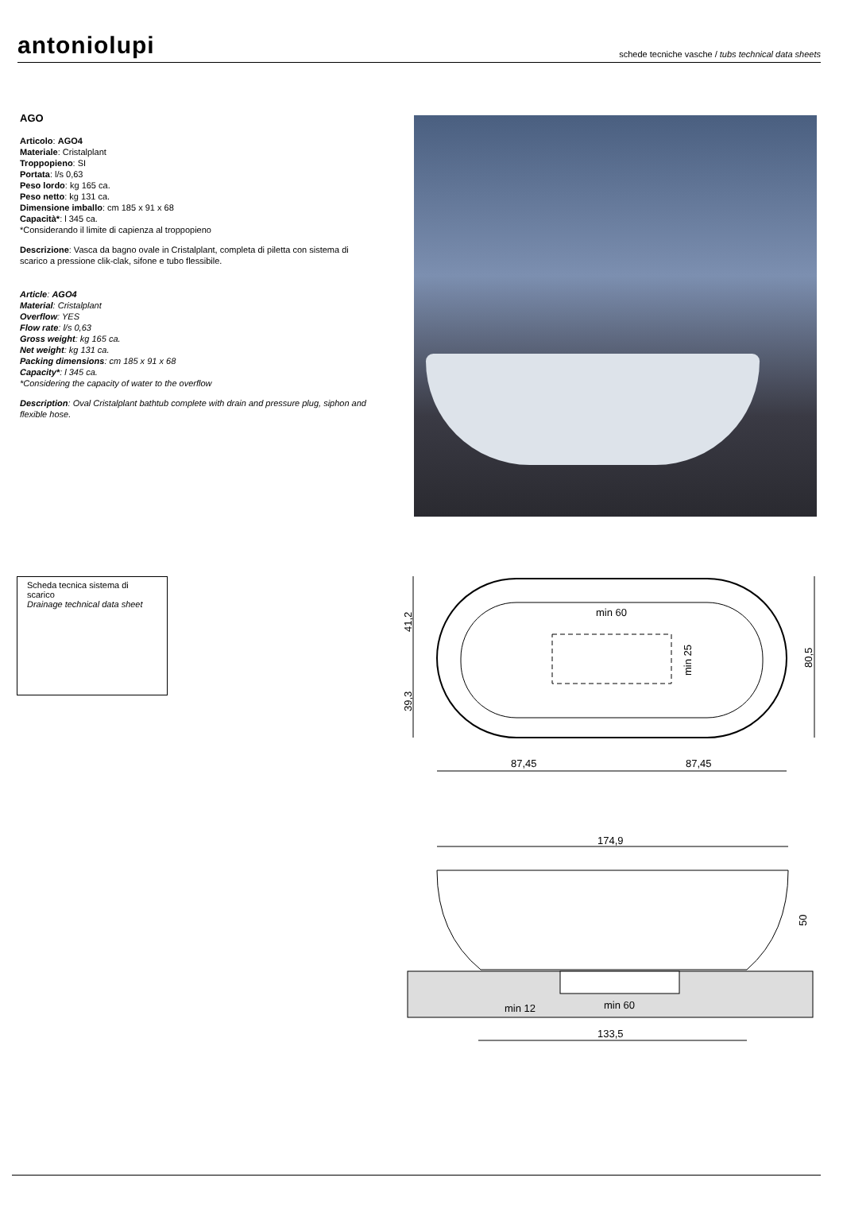antoniolupi schede tecniche vasche / tubs technical data sheets
AGO
Articolo: AGO4
Materiale: Cristalplant
Troppopieno: SI
Portata: l/s 0,63
Peso lordo: kg 165 ca.
Peso netto: kg 131 ca.
Dimensione imballo: cm 185 x 91 x 68
Capacità*: l 345 ca.
*Considerando il limite di capienza al troppopieno
Descrizione: Vasca da bagno ovale in Cristalplant, completa di piletta con sistema di scarico a pressione clik-clak, sifone e tubo flessibile.
Article: AGO4
Material: Cristalplant
Overflow: YES
Flow rate: l/s 0,63
Gross weight: kg 165 ca.
Net weight: kg 131 ca.
Packing dimensions: cm 185 x 91 x 68
Capacity*: l 345 ca.
*Considering the capacity of water to the overflow
Description: Oval Cristalplant bathtub complete with drain and pressure plug, siphon and flexible hose.
Scheda tecnica sistema di scarico
Drainage technical data sheet
min 60
87,45
87,45
min 25
41,2
39,3
80,5
174,9
min 12
min 60
133,5
50